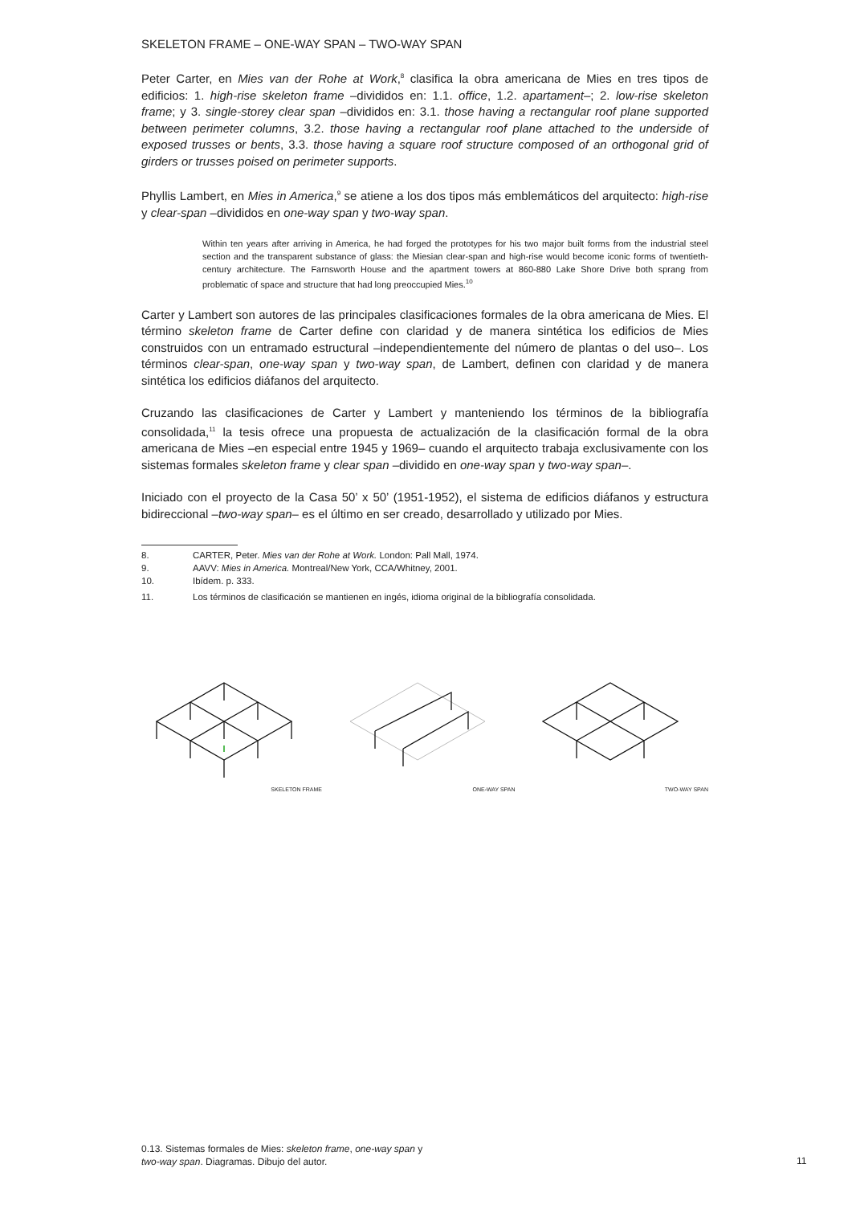SKELETON FRAME – ONE-WAY SPAN – TWO-WAY SPAN
Peter Carter, en Mies van der Rohe at Work,<sup>8</sup> clasifica la obra americana de Mies en tres tipos de edificios: 1. high-rise skeleton frame –divididos en: 1.1. office, 1.2. apartament–; 2. low-rise skeleton frame; y 3. single-storey clear span –divididos en: 3.1. those having a rectangular roof plane supported between perimeter columns, 3.2. those having a rectangular roof plane attached to the underside of exposed trusses or bents, 3.3. those having a square roof structure composed of an orthogonal grid of girders or trusses poised on perimeter supports.
Phyllis Lambert, en Mies in America,<sup>9</sup> se atiene a los dos tipos más emblemáticos del arquitecto: high-rise y clear-span –divididos en one-way span y two-way span.
Within ten years after arriving in America, he had forged the prototypes for his two major built forms from the industrial steel section and the transparent substance of glass: the Miesian clear-span and high-rise would become iconic forms of twentieth-century architecture. The Farnsworth House and the apartment towers at 860-880 Lake Shore Drive both sprang from problematic of space and structure that had long preoccupied Mies.<sup>10</sup>
Carter y Lambert son autores de las principales clasificaciones formales de la obra americana de Mies. El término skeleton frame de Carter define con claridad y de manera sintética los edificios de Mies construidos con un entramado estructural –independientemente del número de plantas o del uso–. Los términos clear-span, one-way span y two-way span, de Lambert, definen con claridad y de manera sintética los edificios diáfanos del arquitecto.
Cruzando las clasificaciones de Carter y Lambert y manteniendo los términos de la bibliografía consolidada,<sup>11</sup> la tesis ofrece una propuesta de actualización de la clasificación formal de la obra americana de Mies –en especial entre 1945 y 1969– cuando el arquitecto trabaja exclusivamente con los sistemas formales skeleton frame y clear span –dividido en one-way span y two-way span–.
Iniciado con el proyecto de la Casa 50’ x 50’ (1951-1952), el sistema de edificios diáfanos y estructura bidireccional –two-way span– es el último en ser creado, desarrollado y utilizado por Mies.
8. CARTER, Peter. Mies van der Rohe at Work. London: Pall Mall, 1974.
9. AAVV: Mies in America. Montreal/New York, CCA/Whitney, 2001.
10. Ibídem. p. 333.
11. Los términos de clasificación se mantienen en ingés, idioma original de la bibliografía consolidada.
SKELETON FRAME ONE-WAY SPAN TWO-WAY SPAN
0.13. Sistemas formales de Mies: skeleton frame, one-way span y two-way span. Diagramas. Dibujo del autor.
11